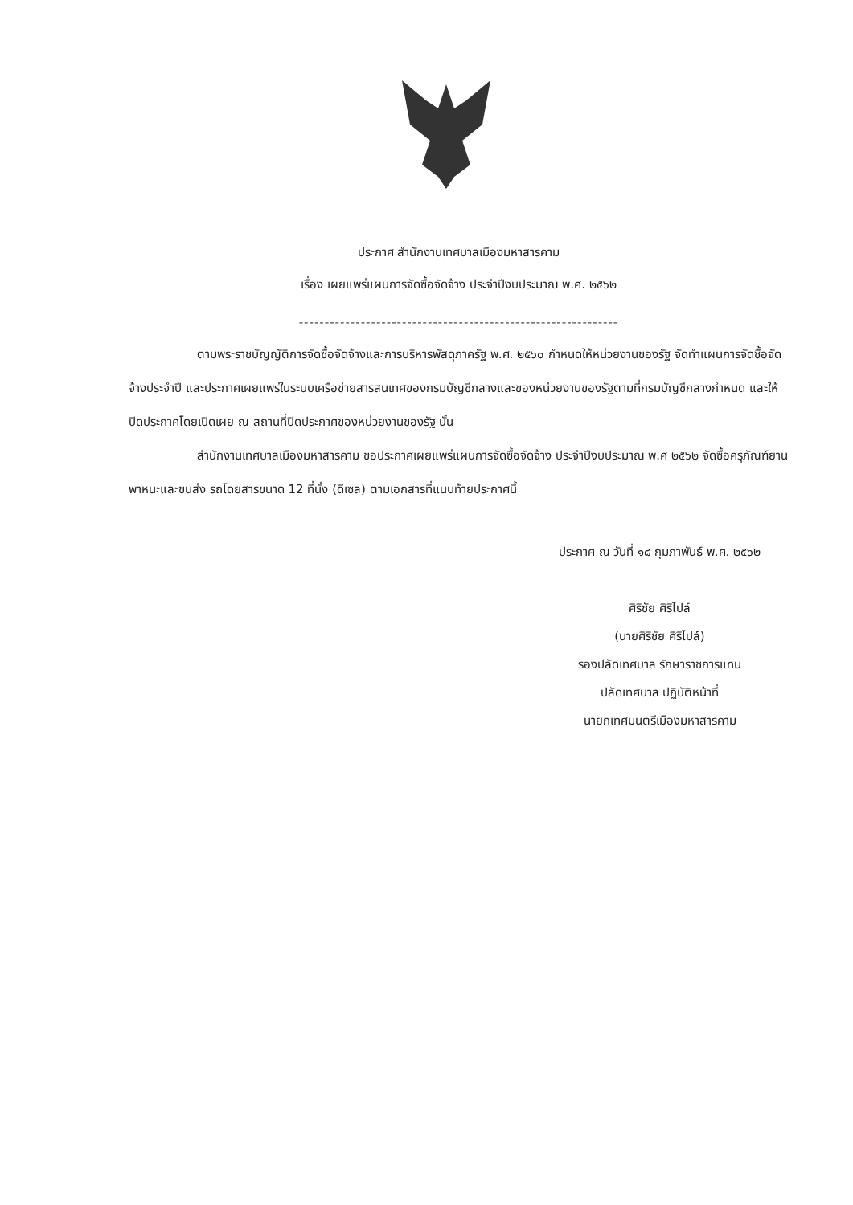ประกาศ สำนักงานเทศบาลเมืองมหาสารคาม
เรื่อง เผยแพร่แผนการจัดซื้อจัดจ้าง ประจำปีงบประมาณ พ.ศ. ๒๕๖๒
--------------------------------------------------------------
ตามพระราชบัญญัติการจัดซื้อจัดจ้างและการบริหารพัสดุภาครัฐ พ.ศ. ๒๕๖๐ กำหนดให้หน่วยงานของรัฐ จัดทำแผนการจัดซื้อจัดจ้างประจำปี และประกาศเผยแพร่ในระบบเครือข่ายสารสนเทศของกรมบัญชีกลางและของหน่วยงานของรัฐตามที่กรมบัญชีกลางกำหนด และให้ปิดประกาศโดยเปิดเผย ณ สถานที่ปิดประกาศของหน่วยงานของรัฐ นั้น
สำนักงานเทศบาลเมืองมหาสารคาม ขอประกาศเผยแพร่แผนการจัดซื้อจัดจ้าง ประจำปีงบประมาณ พ.ศ ๒๕๖๒ จัดซื้อครุภัณฑ์ยานพาหนะและขนส่ง รถโดยสารขนาด 12 ที่นั่ง (ดีเซล) ตามเอกสารที่แนบท้ายประกาศนี้
ประกาศ ณ วันที่ ๑๘ กุมภาพันธ์ พ.ศ. ๒๕๖๒
ศิริชัย ศิริไปล์
(นายศิริชัย ศิริไปล์)
รองปลัดเทศบาล รักษาราชการแทน
ปลัดเทศบาล ปฏิบัติหน้าที่
นายกเทศมนตรีเมืองมหาสารคาม